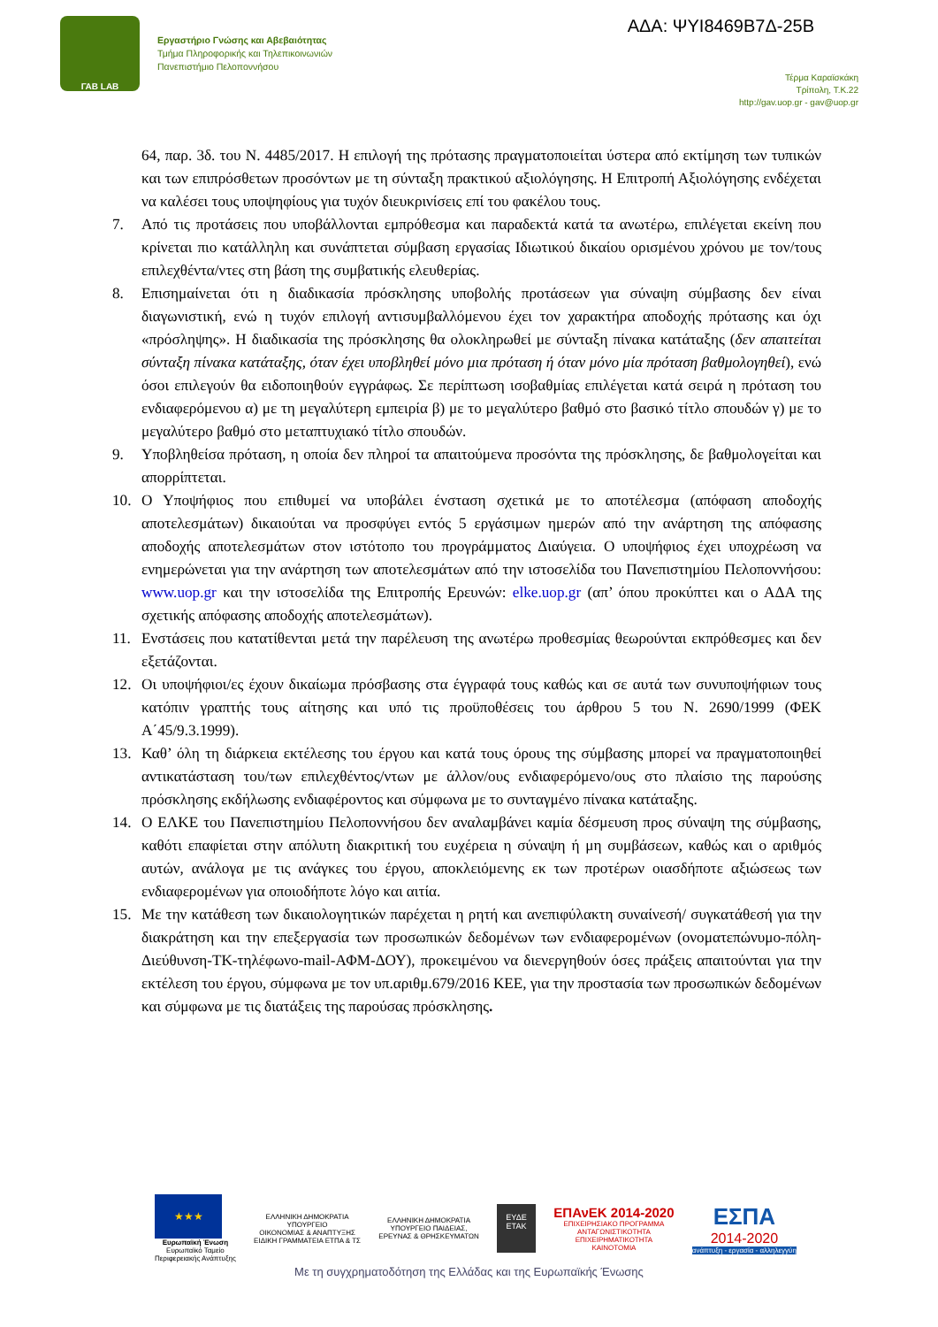ΓΑΒ LAB
Εργαστήριο Γνώσης και Αβεβαιότητας
Τμήμα Πληροφορικής και Τηλεπικοινωνιών
Πανεπιστήμιο Πελοποννήσου
ΑΔΑ: ΨΥΙ8469Β7Δ-25Β
Τέρμα Καραϊσκάκη
Τρίπολη, Τ.Κ.22
http://gav.uop.gr - gav@uop.gr
64, παρ. 3δ. του Ν. 4485/2017. Η επιλογή της πρότασης πραγματοποιείται ύστερα από εκτίμηση των τυπικών και των επιπρόσθετων προσόντων με τη σύνταξη πρακτικού αξιολόγησης. Η Επιτροπή Αξιολόγησης ενδέχεται να καλέσει τους υποψηφίους για τυχόν διευκρινίσεις επί του φακέλου τους.
7. Από τις προτάσεις που υποβάλλονται εμπρόθεσμα και παραδεκτά κατά τα ανωτέρω, επιλέγεται εκείνη που κρίνεται πιο κατάλληλη και συνάπτεται σύμβαση εργασίας Ιδιωτικού δικαίου ορισμένου χρόνου με τον/τους επιλεχθέντα/ντες στη βάση της συμβατικής ελευθερίας.
8. Επισημαίνεται ότι η διαδικασία πρόσκλησης υποβολής προτάσεων για σύναψη σύμβασης δεν είναι διαγωνιστική, ενώ η τυχόν επιλογή αντισυμβαλλόμενου έχει τον χαρακτήρα αποδοχής πρότασης και όχι «πρόσληψης». Η διαδικασία της πρόσκλησης θα ολοκληρωθεί με σύνταξη πίνακα κατάταξης (δεν απαιτείται σύνταξη πίνακα κατάταξης, όταν έχει υποβληθεί μόνο μια πρόταση ή όταν μόνο μία πρόταση βαθμολογηθεί), ενώ όσοι επιλεγούν θα ειδοποιηθούν εγγράφως. Σε περίπτωση ισοβαθμίας επιλέγεται κατά σειρά η πρόταση του ενδιαφερόμενου α) με τη μεγαλύτερη εμπειρία β) με το μεγαλύτερο βαθμό στο βασικό τίτλο σπουδών γ) με το μεγαλύτερο βαθμό στο μεταπτυχιακό τίτλο σπουδών.
9. Υποβληθείσα πρόταση, η οποία δεν πληροί τα απαιτούμενα προσόντα της πρόσκλησης, δε βαθμολογείται και απορρίπτεται.
10. Ο Υποψήφιος που επιθυμεί να υποβάλει ένσταση σχετικά με το αποτέλεσμα (απόφαση αποδοχής αποτελεσμάτων) δικαιούται να προσφύγει εντός 5 εργάσιμων ημερών από την ανάρτηση της απόφασης αποδοχής αποτελεσμάτων στον ιστότοπο του προγράμματος Διαύγεια. Ο υποψήφιος έχει υποχρέωση να ενημερώνεται για την ανάρτηση των αποτελεσμάτων από την ιστοσελίδα του Πανεπιστημίου Πελοποννήσου: www.uop.gr και την ιστοσελίδα της Επιτροπής Ερευνών: elke.uop.gr (απ’ όπου προκύπτει και ο ΑΔΑ της σχετικής απόφασης αποδοχής αποτελεσμάτων).
11. Ενστάσεις που κατατίθενται μετά την παρέλευση της ανωτέρω προθεσμίας θεωρούνται εκπρόθεσμες και δεν εξετάζονται.
12. Οι υποψήφιοι/ες έχουν δικαίωμα πρόσβασης στα έγγραφά τους καθώς και σε αυτά των συνυποψήφιων τους κατόπιν γραπτής τους αίτησης και υπό τις προϋποθέσεις του άρθρου 5 του Ν. 2690/1999 (ΦΕΚ Α΄45/9.3.1999).
13. Καθ’ όλη τη διάρκεια εκτέλεσης του έργου και κατά τους όρους της σύμβασης μπορεί να πραγματοποιηθεί αντικατάσταση του/των επιλεχθέντος/ντων με άλλον/ους ενδιαφερόμενο/ους στο πλαίσιο της παρούσης πρόσκλησης εκδήλωσης ενδιαφέροντος και σύμφωνα με το συνταγμένο πίνακα κατάταξης.
14. Ο ΕΛΚΕ του Πανεπιστημίου Πελοποννήσου δεν αναλαμβάνει καμία δέσμευση προς σύναψη της σύμβασης, καθότι επαφίεται στην απόλυτη διακριτική του ευχέρεια η σύναψη ή μη συμβάσεων, καθώς και ο αριθμός αυτών, ανάλογα με τις ανάγκες του έργου, αποκλειόμενης εκ των προτέρων οιασδήποτε αξιώσεως των ενδιαφερομένων για οποιοδήποτε λόγο και αιτία.
15. Με την κατάθεση των δικαιολογητικών παρέχεται η ρητή και ανεπιφύλακτη συναίνεσή/ συγκατάθεσή για την διακράτηση και την επεξεργασία των προσωπικών δεδομένων των ενδιαφερομένων (ονοματεπώνυμο-πόλη-Διεύθυνση-ΤΚ-τηλέφωνο-mail-ΑΦΜ-ΔΟΥ), προκειμένου να διενεργηθούν όσες πράξεις απαιτούνται για την εκτέλεση του έργου, σύμφωνα με τον υπ.αριθμ.679/2016 ΚΕΕ, για την προστασία των προσωπικών δεδομένων και σύμφωνα με τις διατάξεις της παρούσας πρόσκλησης.
★★★
Ευρωπαϊκή Ένωση
Ευρωπαϊκό Ταμείο
Περιφερειακής Ανάπτυξης
ΕΛΛΗΝΙΚΗ ΔΗΜΟΚΡΑΤΙΑ
ΥΠΟΥΡΓΕΙΟ
ΟΙΚΟΝΟΜΙΑΣ & ΑΝΑΠΤΥΞΗΣ
ΕΙΔΙΚΗ ΓΡΑΜΜΑΤΕΙΑ ΕΤΠΑ & ΤΣ
ΕΛΛΗΝΙΚΗ ΔΗΜΟΚΡΑΤΙΑ
ΥΠΟΥΡΓΕΙΟ ΠΑΙΔΕΙΑΣ,
ΕΡΕΥΝΑΣ & ΘΡΗΣΚΕΥΜΑΤΩΝ
ΕΥΔΕ
ΕΤΑΚ
ΕΠΑνΕΚ 2014-2020
ΕΠΙΧΕΙΡΗΣΙΑΚΟ ΠΡΟΓΡΑΜΜΑ
ΑΝΤΑΓΩΝΙΣΤΙΚΟΤΗΤΑ
ΕΠΙΧΕΙΡΗΜΑΤΙΚΟΤΗΤΑ
ΚΑΙΝΟΤΟΜΙΑ
ΕΣΠΑ
2014-2020
ανάπτυξη - εργασία - αλληλεγγύη
Με τη συγχρηματοδότηση της Ελλάδας και της Ευρωπαϊκής Ένωσης